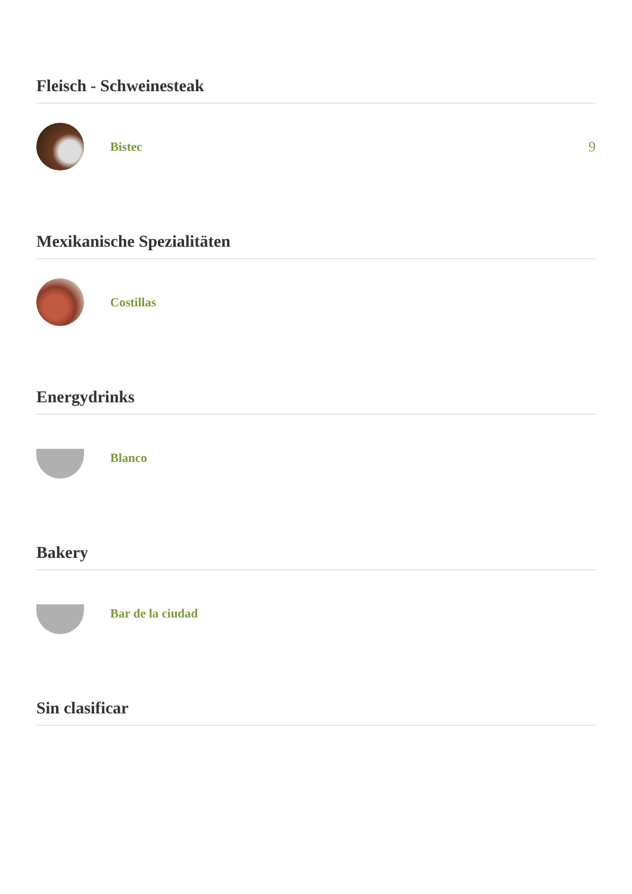Fleisch - Schweinesteak
Bistec 9
Mexikanische Spezialitäten
Costillas
Energydrinks
Blanco
Bakery
Bar de la ciudad
Sin clasificar